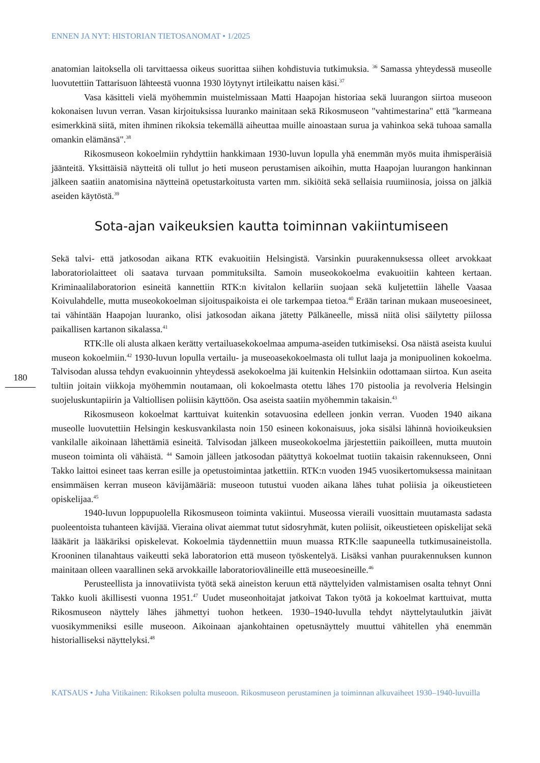ENNEN JA NYT: HISTORIAN TIETOSANOMAT • 1/2025
anatomian laitoksella oli tarvittaessa oikeus suorittaa siihen kohdistuvia tutkimuksia. <sup>36</sup> Samassa yhteydessä museolle luovutettiin Tattarisuon lähteestä vuonna 1930 löytynyt irtileikattu naisen käsi.<sup>37</sup>
Vasa käsitteli vielä myöhemmin muistelmissaan Matti Haapojan historiaa sekä luurangon siirtoa museoon kokonaisen luvun verran. Vasan kirjoituksissa luuranko mainitaan sekä Rikosmuseon "vahtimestarina" että "karmeana esimerkkinä siitä, miten ihminen rikoksia tekemällä aiheuttaa muille ainoastaan surua ja vahinkoa sekä tuhoaa samalla omankin elämänsä".<sup>38</sup>
Rikosmuseon kokoelmiin ryhdyttiin hankkimaan 1930-luvun lopulla yhä enemmän myös muita ihmisperäisiä jäänteitä. Yksittäisiä näytteitä oli tullut jo heti museon perustamisen aikoihin, mutta Haapojan luurangon hankinnan jälkeen saatiin anatomisina näytteinä opetustarkoitusta varten mm. sikiöitä sekä sellaisia ruumiinosia, joissa on jälkiä aseiden käytöstä.<sup>39</sup>
Sota-ajan vaikeuksien kautta toiminnan vakiintumiseen
Sekä talvi- että jatkosodan aikana RTK evakuoitiin Helsingistä. Varsinkin puurakennuksessa olleet arvokkaat laboratoriolaitteet oli saatava turvaan pommituksilta. Samoin museokokoelma evakuoitiin kahteen kertaan. Kriminaalilaboratorion esineitä kannettiin RTK:n kivitalon kellariin suojaan sekä kuljetettiin lähelle Vaasaa Koivulahdelle, mutta museokokoelman sijoituspaikoista ei ole tarkempaa tietoa.<sup>40</sup> Erään tarinan mukaan museoesineet, tai vähintään Haapojan luuranko, olisi jatkosodan aikana jätetty Pälkäneelle, missä niitä olisi säilytetty piilossa paikallisen kartanon sikalassa.<sup>41</sup>
RTK:lle oli alusta alkaen kerätty vertailuasekokoelmaa ampuma-aseiden tutkimiseksi. Osa näistä aseista kuului museon kokoelmiin.<sup>42</sup> 1930-luvun lopulla vertailu- ja museoasekokoelmasta oli tullut laaja ja monipuolinen kokoelma. Talvisodan alussa tehdyn evakuoinnin yhteydessä asekokoelma jäi kuitenkin Helsinkiin odottamaan siirtoa. Kun aseita tultiin joitain viikkoja myöhemmin noutamaan, oli kokoelmasta otettu lähes 170 pistoolia ja revolveria Helsingin suojeluskuntapiirin ja Valtiollisen poliisin käyttöön. Osa aseista saatiin myöhemmin takaisin.<sup>43</sup>
Rikosmuseon kokoelmat karttuivat kuitenkin sotavuosina edelleen jonkin verran. Vuoden 1940 aikana museolle luovutettiin Helsingin keskusvankilasta noin 150 esineen kokonaisuus, joka sisälsi lähinnä hovioikeuksien vankilalle aikoinaan lähettämiä esineitä. Talvisodan jälkeen museokokoelma järjestettiin paikoilleen, mutta muutoin museon toiminta oli vähäistä. <sup>44</sup> Samoin jälleen jatkosodan päätyttyä kokoelmat tuotiin takaisin rakennukseen, Onni Takko laittoi esineet taas kerran esille ja opetustoimintaa jatkettiin. RTK:n vuoden 1945 vuosikertomuksessa mainitaan ensimmäisen kerran museon kävijämääriä: museoon tutustui vuoden aikana lähes tuhat poliisia ja oikeustieteen opiskelijaa.<sup>45</sup>
1940-luvun loppupuolella Rikosmuseon toiminta vakiintui. Museossa vieraili vuosittain muutamasta sadasta puoleentoista tuhanteen kävijää. Vieraina olivat aiemmat tutut sidosryhmät, kuten poliisit, oikeustieteen opiskelijat sekä lääkärit ja lääkäriksi opiskelevat. Kokoelmia täydennettiin muun muassa RTK:lle saapuneella tutkimusaineistolla. Krooninen tilanahtaus vaikeutti sekä laboratorion että museon työskentelyä. Lisäksi vanhan puurakennuksen kunnon mainitaan olleen vaarallinen sekä arvokkaille laboratoriovälineille että museoesineille.<sup>46</sup>
Perusteellista ja innovatiivista työtä sekä aineiston keruun että näyttelyiden valmistamisen osalta tehnyt Onni Takko kuoli äkillisesti vuonna 1951.<sup>47</sup> Uudet museonhoitajat jatkoivat Takon työtä ja kokoelmat karttuivat, mutta Rikosmuseon näyttely lähes jähmettyi tuohon hetkeen. 1930–1940-luvulla tehdyt näyttelytaulutkin jäivät vuosikymmeniksi esille museoon. Aikoinaan ajankohtainen opetusnäyttely muuttui vähitellen yhä enemmän historialliseksi näyttelyksi.<sup>48</sup>
KATSAUS • Juha Vitikainen: Rikoksen polulta museoon. Rikosmuseon perustaminen ja toiminnan alkuvaiheet 1930–1940-luvuilla
180